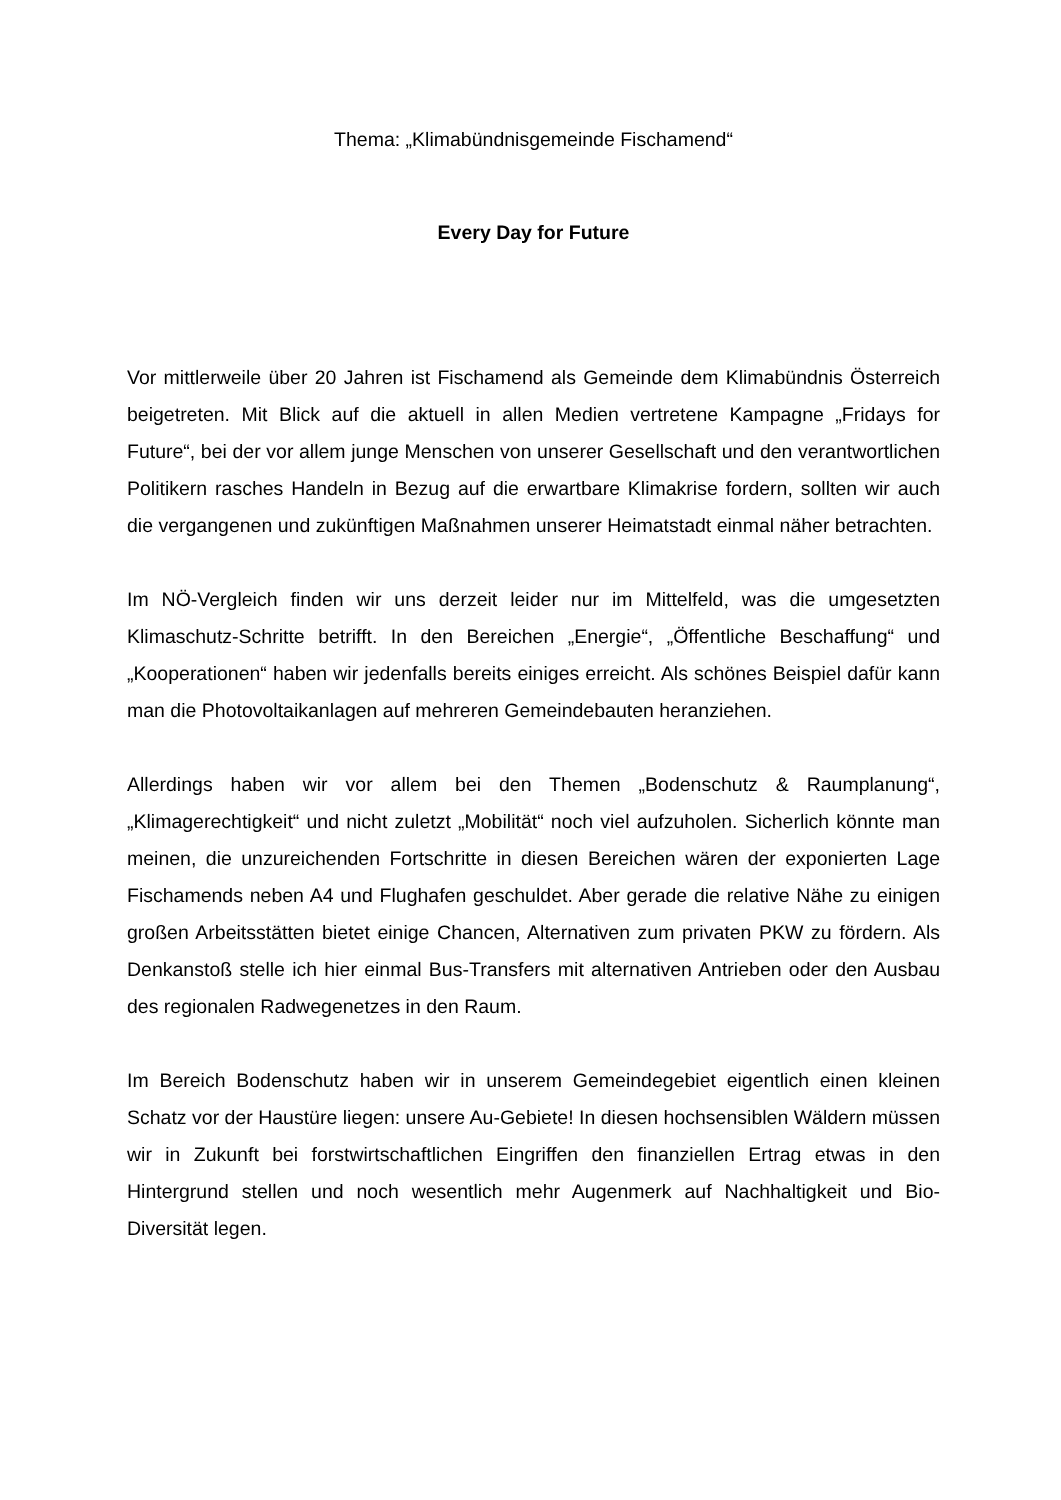Thema: „Klimabündnisgemeinde Fischamend“
Every Day for Future
Vor mittlerweile über 20 Jahren ist Fischamend als Gemeinde dem Klimabündnis Österreich beigetreten. Mit Blick auf die aktuell in allen Medien vertretene Kampagne „Fridays for Future“, bei der vor allem junge Menschen von unserer Gesellschaft und den verantwortlichen Politikern rasches Handeln in Bezug auf die erwartbare Klimakrise fordern, sollten wir auch die vergangenen und zukünftigen Maßnahmen unserer Heimatstadt einmal näher betrachten.
Im NÖ-Vergleich finden wir uns derzeit leider nur im Mittelfeld, was die umgesetzten Klimaschutz-Schritte betrifft. In den Bereichen „Energie“, „Öffentliche Beschaffung“ und „Kooperationen“ haben wir jedenfalls bereits einiges erreicht. Als schönes Beispiel dafür kann man die Photovoltaikanlagen auf mehreren Gemeindebauten heranziehen.
Allerdings haben wir vor allem bei den Themen „Bodenschutz & Raumplanung“, „Klimagerechtigkeit“ und nicht zuletzt „Mobilität“ noch viel aufzuholen. Sicherlich könnte man meinen, die unzureichenden Fortschritte in diesen Bereichen wären der exponierten Lage Fischamends neben A4 und Flughafen geschuldet. Aber gerade die relative Nähe zu einigen großen Arbeitsstätten bietet einige Chancen, Alternativen zum privaten PKW zu fördern. Als Denkanstoß stelle ich hier einmal Bus-Transfers mit alternativen Antrieben oder den Ausbau des regionalen Radwegenetzes in den Raum.
Im Bereich Bodenschutz haben wir in unserem Gemeindegebiet eigentlich einen kleinen Schatz vor der Haustüre liegen: unsere Au-Gebiete! In diesen hochsensiblen Wäldern müssen wir in Zukunft bei forstwirtschaftlichen Eingriffen den finanziellen Ertrag etwas in den Hintergrund stellen und noch wesentlich mehr Augenmerk auf Nachhaltigkeit und Bio-Diversität legen.